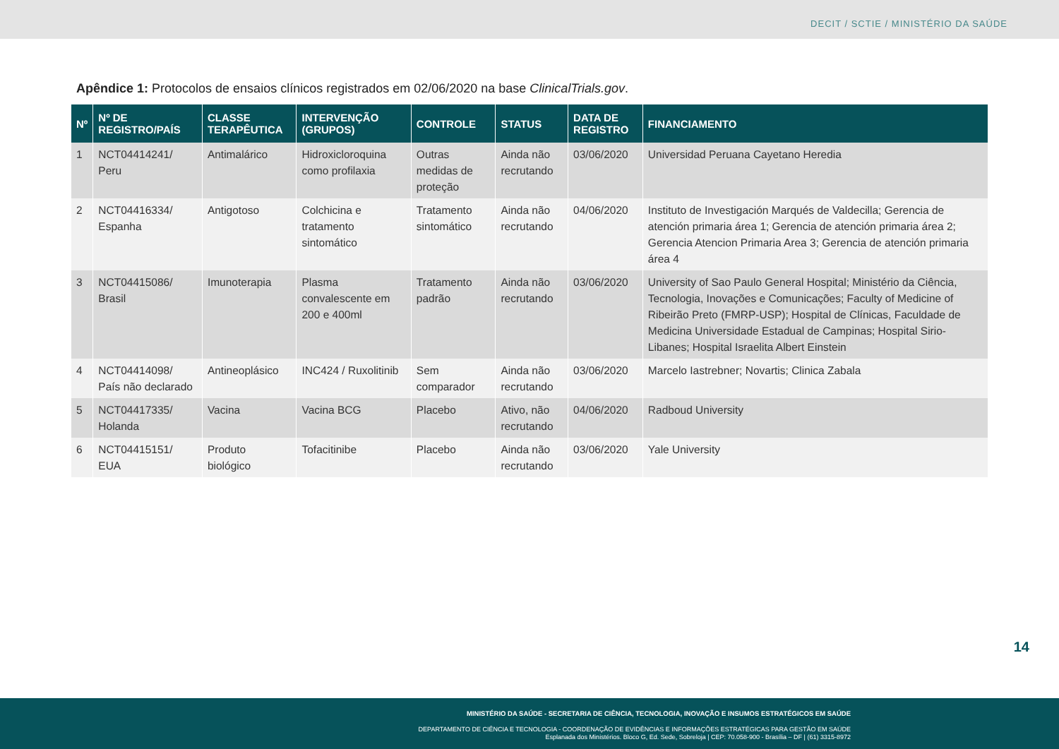DECIT / SCTIE / MINISTÉRIO DA SAÚDE
Apêndice 1: Protocolos de ensaios clínicos registrados em 02/06/2020 na base ClinicalTrials.gov.
| Nº | Nº DE REGISTRO/PAÍS | CLASSE TERAPÊUTICA | INTERVENÇÃO (GRUPOS) | CONTROLE | STATUS | DATA DE REGISTRO | FINANCIAMENTO |
| --- | --- | --- | --- | --- | --- | --- | --- |
| 1 | NCT04414241/ Peru | Antimalárico | Hidroxicloroquina como profilaxia | Outras medidas de proteção | Ainda não recrutando | 03/06/2020 | Universidad Peruana Cayetano Heredia |
| 2 | NCT04416334/ Espanha | Antigotoso | Colchicina e tratamento sintomático | Tratamento sintomático | Ainda não recrutando | 04/06/2020 | Instituto de Investigación Marqués de Valdecilla; Gerencia de atención primaria área 1; Gerencia de atención primaria área 2; Gerencia Atencion Primaria Area 3; Gerencia de atención primaria área 4 |
| 3 | NCT04415086/ Brasil | Imunoterapia | Plasma convalescente em 200 e 400ml | Tratamento padrão | Ainda não recrutando | 03/06/2020 | University of Sao Paulo General Hospital; Ministério da Ciência, Tecnologia, Inovações e Comunicações; Faculty of Medicine of Ribeirão Preto (FMRP-USP); Hospital de Clínicas, Faculdade de Medicina Universidade Estadual de Campinas; Hospital Sirio-Libanes; Hospital Israelita Albert Einstein |
| 4 | NCT04414098/ País não declarado | Antineoplásico | INC424 / Ruxolitinib | Sem comparador | Ainda não recrutando | 03/06/2020 | Marcelo Iastrebner; Novartis; Clinica Zabala |
| 5 | NCT04417335/ Holanda | Vacina | Vacina BCG | Placebo | Ativo, não recrutando | 04/06/2020 | Radboud University |
| 6 | NCT04415151/ EUA | Produto biológico | Tofacitinibe | Placebo | Ainda não recrutando | 03/06/2020 | Yale University |
14
MINISTÉRIO DA SAÚDE - SECRETARIA DE CIÊNCIA, TECNOLOGIA, INOVAÇÃO E INSUMOS ESTRATÉGICOS EM SAÚDE
DEPARTAMENTO DE CIÊNCIA E TECNOLOGIA - COORDENAÇÃO DE EVIDÊNCIAS E INFORMAÇÕES ESTRATÉGICAS PARA GESTÃO EM SAÚDE
Esplanada dos Ministérios. Bloco G, Ed. Sede, Sobreloja | CEP: 70.058-900 - Brasília – DF | (61) 3315-8972